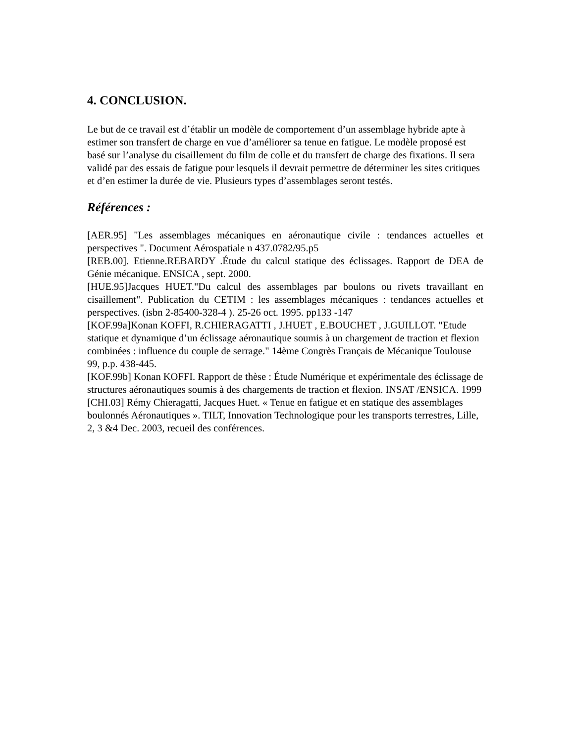4. CONCLUSION.
Le but de ce travail est d’établir un modèle de comportement d’un assemblage hybride apte à estimer son transfert de charge en vue d’améliorer sa tenue en fatigue. Le modèle proposé est basé sur l’analyse du cisaillement du film de colle et du transfert de charge des fixations. Il sera validé par des essais de fatigue pour lesquels il devrait permettre de déterminer les sites critiques et d’en estimer la durée de vie. Plusieurs types d’assemblages seront testés.
Références :
[AER.95] "Les assemblages mécaniques en aéronautique civile : tendances actuelles et perspectives ". Document Aérospatiale n 437.0782/95.p5
[REB.00]. Etienne.REBARDY .Étude du calcul statique des éclissages. Rapport de DEA de Génie mécanique. ENSICA , sept. 2000.
[HUE.95]Jacques HUET."Du calcul des assemblages par boulons ou rivets travaillant en cisaillement". Publication du CETIM : les assemblages mécaniques : tendances actuelles et perspectives. (isbn 2-85400-328-4 ). 25-26 oct. 1995. pp133 -147
[KOF.99a]Konan KOFFI, R.CHIERAGATTI , J.HUET , E.BOUCHET , J.GUILLOT. "Etude statique et dynamique d’un éclissage aéronautique soumis à un chargement de traction et flexion combinées : influence du couple de serrage." 14ème Congrès Français de Mécanique Toulouse 99, p.p. 438-445.
[KOF.99b] Konan KOFFI. Rapport de thèse : Étude Numérique et expérimentale des éclissage de structures aéronautiques soumis à des chargements de traction et flexion. INSAT /ENSICA. 1999
[CHI.03] Rémy Chieragatti, Jacques Huet. « Tenue en fatigue et en statique des assemblages boulonnés Aéronautiques ». TILT, Innovation Technologique pour les transports terrestres, Lille, 2, 3 &4 Dec. 2003, recueil des conférences.